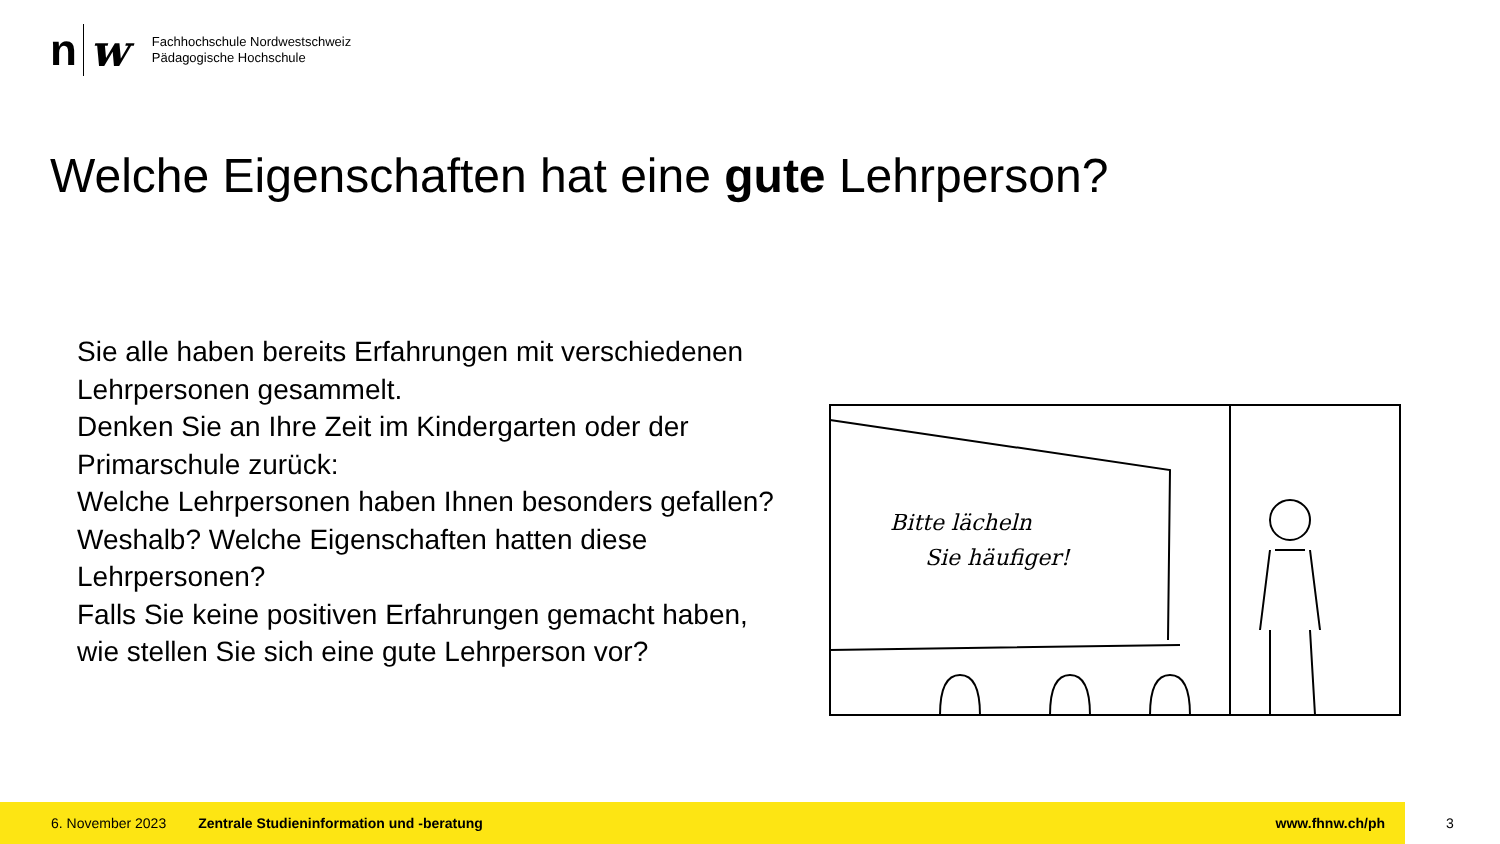n w
Fachhochschule Nordwestschweiz
Pädagogische Hochschule
Welche Eigenschaften hat eine gute Lehrperson?
Sie alle haben bereits Erfahrungen mit verschiedenen Lehrpersonen gesammelt.
Denken Sie an Ihre Zeit im Kindergarten oder der Primarschule zurück:
Welche Lehrpersonen haben Ihnen besonders gefallen? Weshalb? Welche Eigenschaften hatten diese Lehrpersonen?
Falls Sie keine positiven Erfahrungen gemacht haben, wie stellen Sie sich eine gute Lehrperson vor?
Bitte lächeln
Sie häufiger!
6. November 2023 Zentrale Studieninformation und -beratung www.fhnw.ch/ph
3